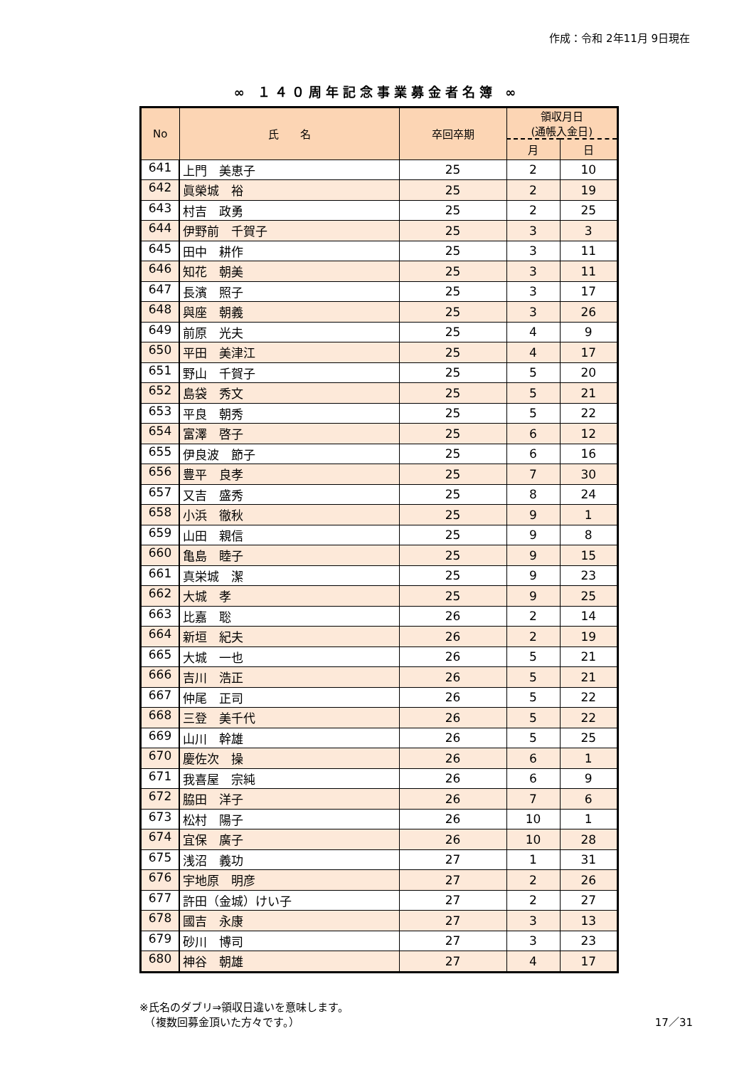作成：令和 2年11月 9日現在
∞ １４０周年記念事業募金者名簿 ∞
| No | 氏 名 | 卒回卒期 | 領収月日 (通帳入金日) | |
| --- | --- | --- | --- | --- |
| | | | 月 | 日 |
| 641 | 上門 美恵子 | 25 | 2 | 10 |
| 642 | 眞榮城 裕 | 25 | 2 | 19 |
| 643 | 村吉 政勇 | 25 | 2 | 25 |
| 644 | 伊野前 千賀子 | 25 | 3 | 3 |
| 645 | 田中 耕作 | 25 | 3 | 11 |
| 646 | 知花 朝美 | 25 | 3 | 11 |
| 647 | 長濱 照子 | 25 | 3 | 17 |
| 648 | 與座 朝義 | 25 | 3 | 26 |
| 649 | 前原 光夫 | 25 | 4 | 9 |
| 650 | 平田 美津江 | 25 | 4 | 17 |
| 651 | 野山 千賀子 | 25 | 5 | 20 |
| 652 | 島袋 秀文 | 25 | 5 | 21 |
| 653 | 平良 朝秀 | 25 | 5 | 22 |
| 654 | 富澤 啓子 | 25 | 6 | 12 |
| 655 | 伊良波 節子 | 25 | 6 | 16 |
| 656 | 豊平 良孝 | 25 | 7 | 30 |
| 657 | 又吉 盛秀 | 25 | 8 | 24 |
| 658 | 小浜 徹秋 | 25 | 9 | 1 |
| 659 | 山田 親信 | 25 | 9 | 8 |
| 660 | 亀島 睦子 | 25 | 9 | 15 |
| 661 | 真栄城 潔 | 25 | 9 | 23 |
| 662 | 大城 孝 | 25 | 9 | 25 |
| 663 | 比嘉 聡 | 26 | 2 | 14 |
| 664 | 新垣 紀夫 | 26 | 2 | 19 |
| 665 | 大城 一也 | 26 | 5 | 21 |
| 666 | 吉川 浩正 | 26 | 5 | 21 |
| 667 | 仲尾 正司 | 26 | 5 | 22 |
| 668 | 三登 美千代 | 26 | 5 | 22 |
| 669 | 山川 幹雄 | 26 | 5 | 25 |
| 670 | 慶佐次 操 | 26 | 6 | 1 |
| 671 | 我喜屋 宗純 | 26 | 6 | 9 |
| 672 | 脇田 洋子 | 26 | 7 | 6 |
| 673 | 松村 陽子 | 26 | 10 | 1 |
| 674 | 宜保 廣子 | 26 | 10 | 28 |
| 675 | 浅沼 義功 | 27 | 1 | 31 |
| 676 | 宇地原 明彦 | 27 | 2 | 26 |
| 677 | 許田（金城）けい子 | 27 | 2 | 27 |
| 678 | 國吉 永康 | 27 | 3 | 13 |
| 679 | 砂川 博司 | 27 | 3 | 23 |
| 680 | 神谷 朝雄 | 27 | 4 | 17 |
※氏名のダブリ⇒領収日違いを意味します。
　（複数回募金頂いた方々です。） 17／31